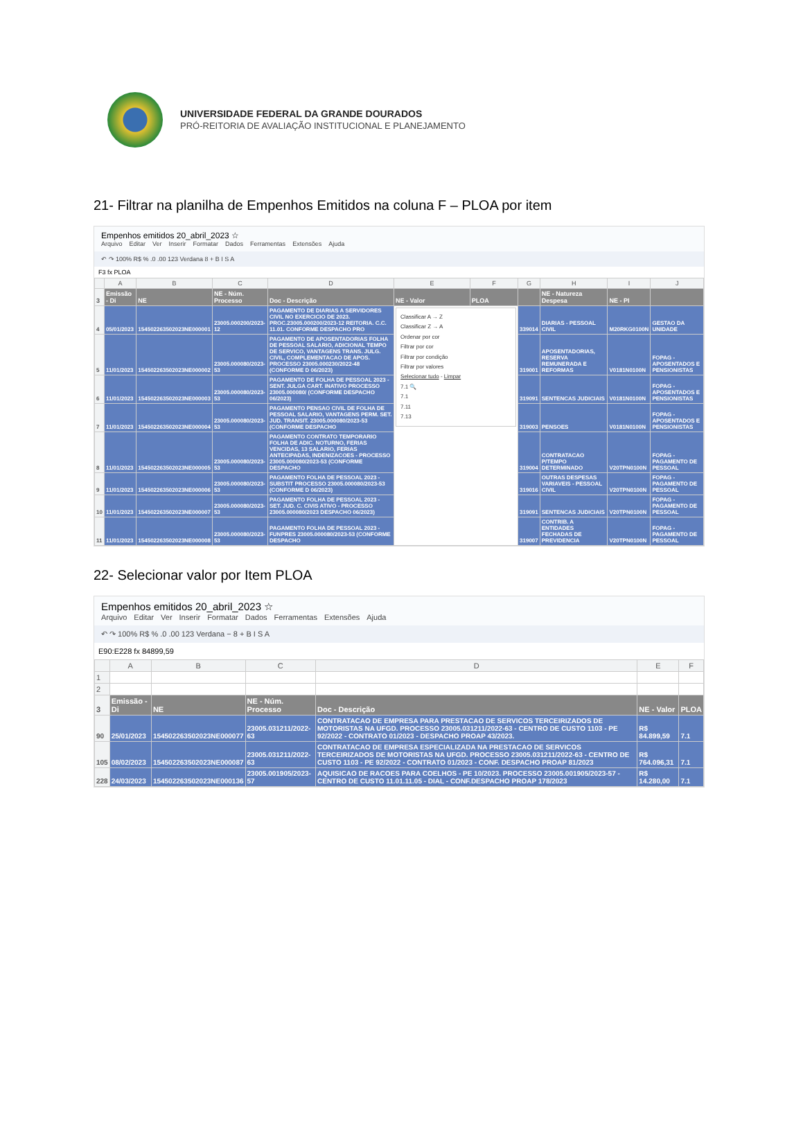UNIVERSIDADE FEDERAL DA GRANDE DOURADOS
PRÓ-REITORIA DE AVALIAÇÃO INSTITUCIONAL E PLANEJAMENTO
21- Filtrar na planilha de Empenhos Emitidos na coluna F – PLOA por item
Empenhos emitidos 20_abril_2023 ☆
Arquivo Editar Ver Inserir Formatar Dados Ferramentas Extensões Ajuda
↶ ↷ 100% R$ % .0 .00 123 Verdana 8 + B I S A
F3 fx PLOA
| | A | B | C | D | E | F | G | H | I | J |
| --- | --- | --- | --- | --- | --- | --- | --- | --- | --- | --- |
| 3 | Emissão - Di | NE | NE - Núm. Processo | Doc - Descrição | NE - Valor | PLOA | | NE - Natureza Despesa | NE - PI | |
| 4 | 05/01/2023 | 154502263502023NE000001 | 23005.000200/2023-12 | PAGAMENTO DE DIARIAS A SERVIDORES CIVIL NO EXERCICIO DE 2023. PROC.23005.000200/2023-12 REITORIA. C.C. 11.01. CONFORME DESPACHO PRO | Classificar A → Z Classificar Z → A Ordenar por cor Filtrar por cor Filtrar por condição Filtrar por valores Selecionar tudo - Limpar 7.1 🔍 7.1 7.11 7.13 | | 339014 | DIARIAS - PESSOAL CIVIL | M20RKG0100N | GESTAO DA UNIDADE |
| 5 | 11/01/2023 | 154502263502023NE000002 | 23005.000080/2023-53 | PAGAMENTO DE APOSENTADORIAS FOLHA DE PESSOAL SALARIO, ADICIONAL TEMPO DE SERVICO, VANTAGENS TRANS. JULG. CIVIL, COMPLEMENTACAO DE APOS. PROCESSO 23005.000230/2022-48 (CONFORME D 06/2023) | | | 319001 | APOSENTADORIAS, RESERVA REMUNERADA E REFORMAS | V0181N0100N | FOPAG - APOSENTADOS E PENSIONISTAS |
| 6 | 11/01/2023 | 154502263502023NE000003 | 23005.000080/2023-53 | PAGAMENTO DE FOLHA DE PESSOAL 2023 - SENT. JULGA CART. INATIVO PROCESSO 23005.000080/ (CONFORME DESPACHO 06/2023) | | | 319091 | SENTENCAS JUDICIAIS | V0181N0100N | FOPAG - APOSENTADOS E PENSIONISTAS |
| 7 | 11/01/2023 | 154502263502023NE000004 | 23005.000080/2023-53 | PAGAMENTO PENSAO CIVIL DE FOLHA DE PESSOAL SALARIO, VANTAGENS PERM. SET. JUD. TRANSIT. 23005.000080/2023-53 (CONFORME DESPACHO | | | 319003 | PENSOES | V0181N0100N | FOPAG - APOSENTADOS E PENSIONISTAS |
| 8 | 11/01/2023 | 154502263502023NE000005 | 23005.000080/2023-53 | PAGAMENTO CONTRATO TEMPORARIO FOLHA DE ADIC. NOTURNO, FERIAS VENCIDAS, 13 SALARIO, FERIAS ANTECIPADAS, INDENIZACOES - PROCESSO 23005.000080/2023-53 (CONFORME DESPACHO | | | 319004 | CONTRATACAO P/TEMPO DETERMINADO | V20TPN0100N | FOPAG - PAGAMENTO DE PESSOAL |
| 9 | 11/01/2023 | 154502263502023NE000006 | 23005.000080/2023-53 | PAGAMENTO FOLHA DE PESSOAL 2023 - SUBSTIT PROCESSO 23005.000080/2023-53 (CONFORME D 06/2023) | | | 319016 | OUTRAS DESPESAS VARIAVEIS - PESSOAL CIVIL | V20TPN0100N | FOPAG - PAGAMENTO DE PESSOAL |
| 10 | 11/01/2023 | 154502263502023NE000007 | 23005.000080/2023-53 | PAGAMENTO FOLHA DE PESSOAL 2023 - SET. JUD. C. CIVIS ATIVO - PROCESSO 23005.000080/2023 DESPACHO 06/2023) | | | 319091 | SENTENCAS JUDICIAIS | V20TPN0100N | FOPAG - PAGAMENTO DE PESSOAL |
| 11 | 11/01/2023 | 154502263502023NE000008 | 23005.000080/2023-53 | PAGAMENTO FOLHA DE PESSOAL 2023 - FUNPRES 23005.000080/2023-53 (CONFORME DESPACHO | | | 319007 | CONTRIB. A ENTIDADES FECHADAS DE PREVIDENCIA | V20TPN0100N | FOPAG - PAGAMENTO DE PESSOAL |
22- Selecionar valor por Item PLOA
Empenhos emitidos 20_abril_2023 ☆
Arquivo Editar Ver Inserir Formatar Dados Ferramentas Extensões Ajuda
↶ ↷ 100% R$ % .0 .00 123 Verdana − 8 + B I S A
E90:E228 fx 84899,59
| | A | B | C | D | E | F |
| --- | --- | --- | --- | --- | --- | --- |
| 1 | | | | | | |
| 2 | | | | | | |
| 3 | Emissão - Di | NE | NE - Núm. Processo | Doc - Descrição | NE - Valor | PLOA |
| 90 | 25/01/2023 | 154502263502023NE000077 | 23005.031211/2022-63 | CONTRATACAO DE EMPRESA PARA PRESTACAO DE SERVICOS TERCEIRIZADOS DE MOTORISTAS NA UFGD. PROCESSO 23005.031211/2022-63 - CENTRO DE CUSTO 1103 - PE 92/2022 - CONTRATO 01/2023 - DESPACHO PROAP 43/2023. | R$ 84.899,59 | 7.1 |
| 105 | 08/02/2023 | 154502263502023NE000087 | 23005.031211/2022-63 | CONTRATACAO DE EMPRESA ESPECIALIZADA NA PRESTACAO DE SERVICOS TERCEIRIZADOS DE MOTORISTAS NA UFGD. PROCESSO 23005.031211/2022-63 - CENTRO DE CUSTO 1103 - PE 92/2022 - CONTRATO 01/2023 - CONF. DESPACHO PROAP 81/2023 | R$ 764.096,31 | 7.1 |
| 228 | 24/03/2023 | 154502263502023NE000136 | 23005.001905/2023-57 | AQUISICAO DE RACOES PARA COELHOS - PE 10/2023. PROCESSO 23005.001905/2023-57 - CENTRO DE CUSTO 11.01.11.05 - DIAL - CONF.DESPACHO PROAP 178/2023 | R$ 14.280,00 | 7.1 |